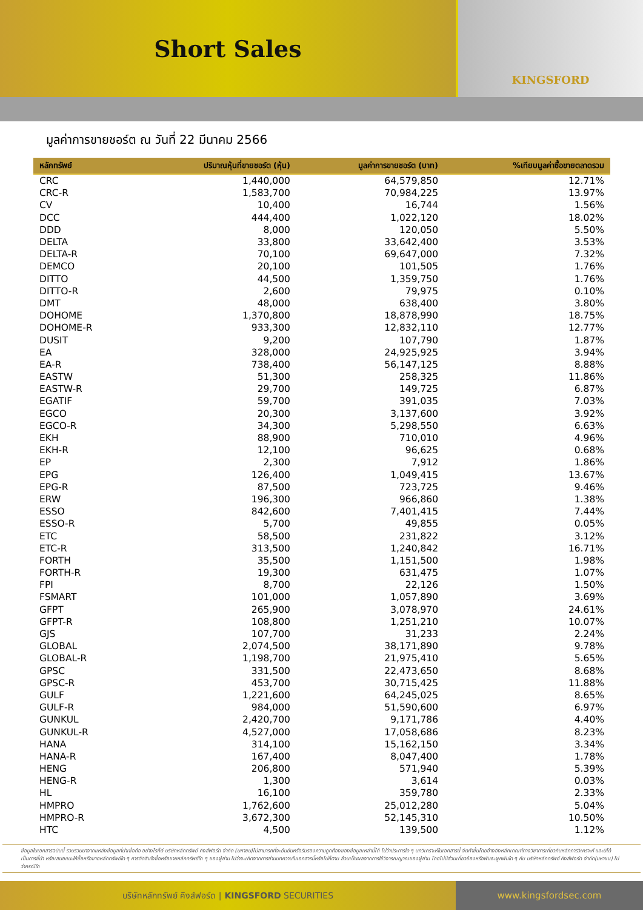Short Sales
KINGSFORD
มูลค่าการขายชอร์ต ณ วันที่ 22 มีนาคม 2566
| หลักทรัพย์ | ปริมาณหุ้นที่ขายชอร์ต (หุ้น) | มูลค่าการขายชอร์ต (บาท) | %เทียบมูลค่าซื้อขายตลาดรวม |
| --- | --- | --- | --- |
| CRC | 1,440,000 | 64,579,850 | 12.71% |
| CRC-R | 1,583,700 | 70,984,225 | 13.97% |
| CV | 10,400 | 16,744 | 1.56% |
| DCC | 444,400 | 1,022,120 | 18.02% |
| DDD | 8,000 | 120,050 | 5.50% |
| DELTA | 33,800 | 33,642,400 | 3.53% |
| DELTA-R | 70,100 | 69,647,000 | 7.32% |
| DEMCO | 20,100 | 101,505 | 1.76% |
| DITTO | 44,500 | 1,359,750 | 1.76% |
| DITTO-R | 2,600 | 79,975 | 0.10% |
| DMT | 48,000 | 638,400 | 3.80% |
| DOHOME | 1,370,800 | 18,878,990 | 18.75% |
| DOHOME-R | 933,300 | 12,832,110 | 12.77% |
| DUSIT | 9,200 | 107,790 | 1.87% |
| EA | 328,000 | 24,925,925 | 3.94% |
| EA-R | 738,400 | 56,147,125 | 8.88% |
| EASTW | 51,300 | 258,325 | 11.86% |
| EASTW-R | 29,700 | 149,725 | 6.87% |
| EGATIF | 59,700 | 391,035 | 7.03% |
| EGCO | 20,300 | 3,137,600 | 3.92% |
| EGCO-R | 34,300 | 5,298,550 | 6.63% |
| EKH | 88,900 | 710,010 | 4.96% |
| EKH-R | 12,100 | 96,625 | 0.68% |
| EP | 2,300 | 7,912 | 1.86% |
| EPG | 126,400 | 1,049,415 | 13.67% |
| EPG-R | 87,500 | 723,725 | 9.46% |
| ERW | 196,300 | 966,860 | 1.38% |
| ESSO | 842,600 | 7,401,415 | 7.44% |
| ESSO-R | 5,700 | 49,855 | 0.05% |
| ETC | 58,500 | 231,822 | 3.12% |
| ETC-R | 313,500 | 1,240,842 | 16.71% |
| FORTH | 35,500 | 1,151,500 | 1.98% |
| FORTH-R | 19,300 | 631,475 | 1.07% |
| FPI | 8,700 | 22,126 | 1.50% |
| FSMART | 101,000 | 1,057,890 | 3.69% |
| GFPT | 265,900 | 3,078,970 | 24.61% |
| GFPT-R | 108,800 | 1,251,210 | 10.07% |
| GJS | 107,700 | 31,233 | 2.24% |
| GLOBAL | 2,074,500 | 38,171,890 | 9.78% |
| GLOBAL-R | 1,198,700 | 21,975,410 | 5.65% |
| GPSC | 331,500 | 22,473,650 | 8.68% |
| GPSC-R | 453,700 | 30,715,425 | 11.88% |
| GULF | 1,221,600 | 64,245,025 | 8.65% |
| GULF-R | 984,000 | 51,590,600 | 6.97% |
| GUNKUL | 2,420,700 | 9,171,786 | 4.40% |
| GUNKUL-R | 4,527,000 | 17,058,686 | 8.23% |
| HANA | 314,100 | 15,162,150 | 3.34% |
| HANA-R | 167,400 | 8,047,400 | 1.78% |
| HENG | 206,800 | 571,940 | 5.39% |
| HENG-R | 1,300 | 3,614 | 0.03% |
| HL | 16,100 | 359,780 | 2.33% |
| HMPRO | 1,762,600 | 25,012,280 | 5.04% |
| HMPRO-R | 3,672,300 | 52,145,310 | 10.50% |
| HTC | 4,500 | 139,500 | 1.12% |
ข้อมูลในเอกสารฉบับนี้ รวบรวมมาจากแหล่งข้อมูลที่น่าเชื่อถือ อย่างไรก็ดี บริษัทหลักทรัพย์ คิงส์ฟอร์ด จำกัด (มหาชน)ไม่สามารถที่จะยืนยันหรือรับรองความถูกต้องของข้อมูลเหล่านี้ได้ ไม่ว่าประการใด ๆ บทวิเคราะห์ในเอกสารนี้ จัดทำขึ้นโดยอ้างอิงหลักเกณฑ์ทางวิชาการเกี่ยวกับหลักการวิเคราะห์ และมิได้เป็นการชี้นำ หรือเสนอแนะให้ซื้อหรือขายหลักทรัพย์ใด ๆ การตัดสินใจซื้อหรือขายหลักทรัพย์ใด ๆ ของผู้อ่าน ไม่ว่าจะเกิดจากการอ่านบทความในเอกสารนี้หรือไม่ก็ตาม ล้วนเป็นผลจากการใช้วิจารณญาณของผู้อ่าน โดยไม่มีส่วนเกี่ยวข้องหรือพันธะผูกพันใด ๆ กับ บริษัทหลักทรัพย์ คิงส์ฟอร์ด จำกัด(มหาชน) ไม่ว่ากรณีใด
บริษัทหลักทรัพย์ คิงส์ฟอร์ด | KINGSFORD SECURITIES
www.kingsfordsec.com